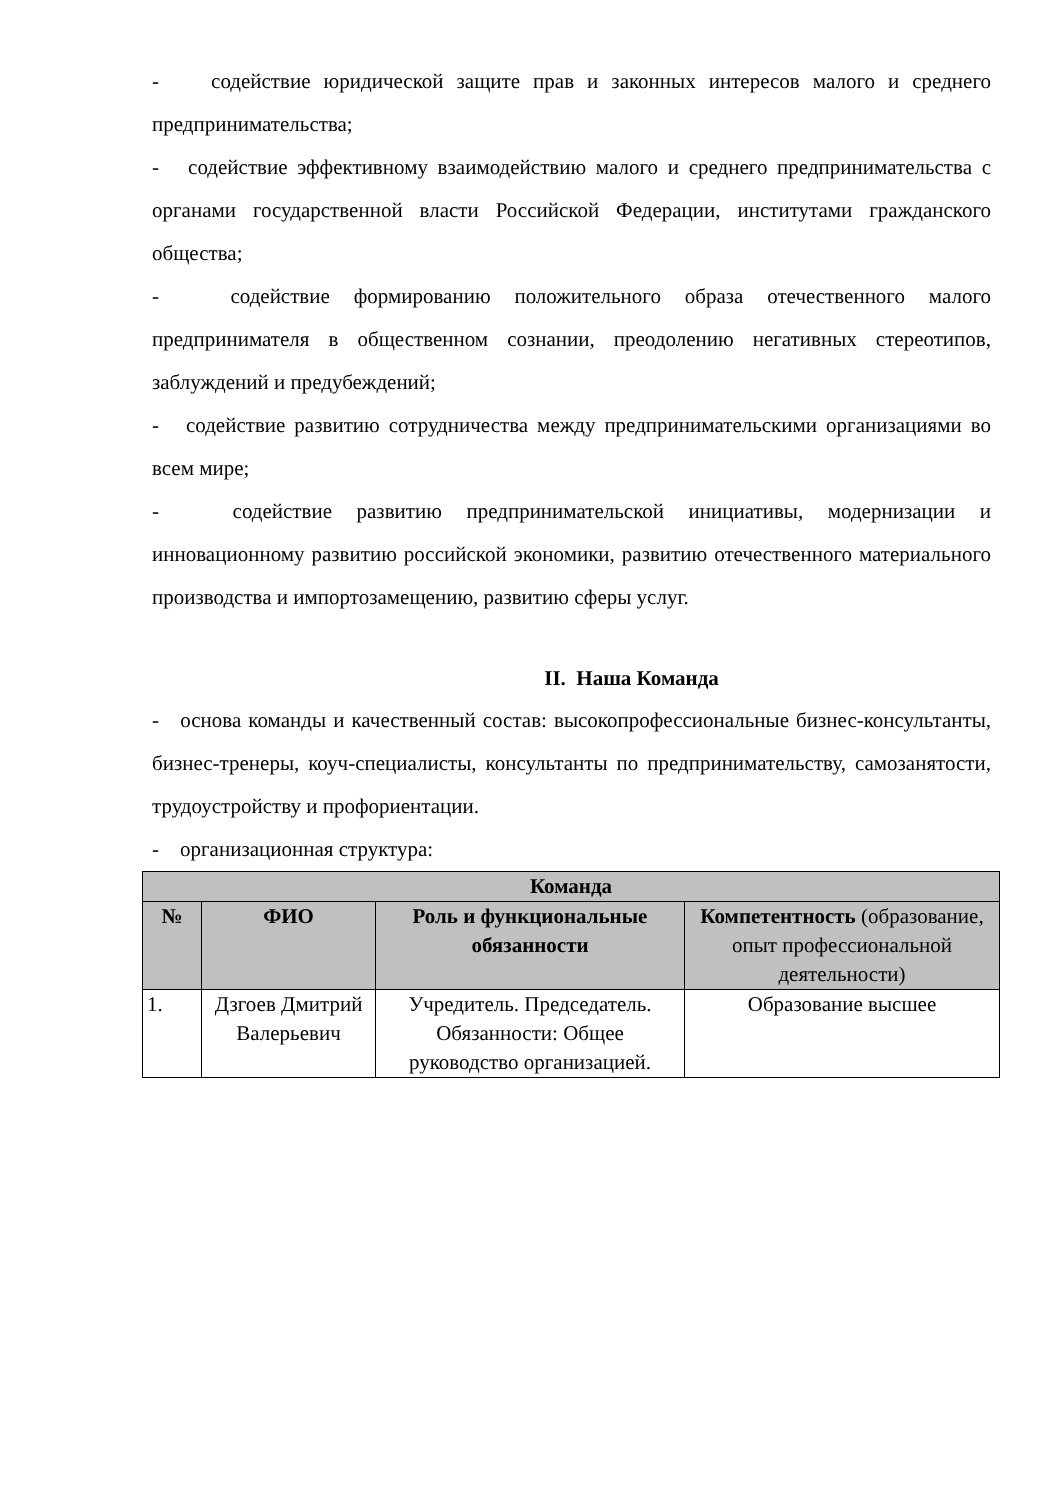- содействие юридической защите прав и законных интересов малого и среднего предпринимательства;
- содействие эффективному взаимодействию малого и среднего предпринимательства с органами государственной власти Российской Федерации, институтами гражданского общества;
- содействие формированию положительного образа отечественного малого предпринимателя в общественном сознании, преодолению негативных стереотипов, заблуждений и предубеждений;
- содействие развитию сотрудничества между предпринимательскими организациями во всем мире;
- содействие развитию предпринимательской инициативы, модернизации и инновационному развитию российской экономики, развитию отечественного материального производства и импортозамещению, развитию сферы услуг.
II. Наша Команда
- основа команды и качественный состав: высокопрофессиональные бизнес-консультанты, бизнес-тренеры, коуч-специалисты, консультанты по предпринимательству, самозанятости, трудоустройству и профориентации.
- организационная структура:
| Команда | | | |
| --- | --- | --- | --- |
| № | ФИО | Роль и функциональные обязанности | Компетентность (образование, опыт профессиональной деятельности) |
| 1. | Дзгоев Дмитрий Валерьевич | Учредитель. Председатель. Обязанности: Общее руководство организацией. | Образование высшее |